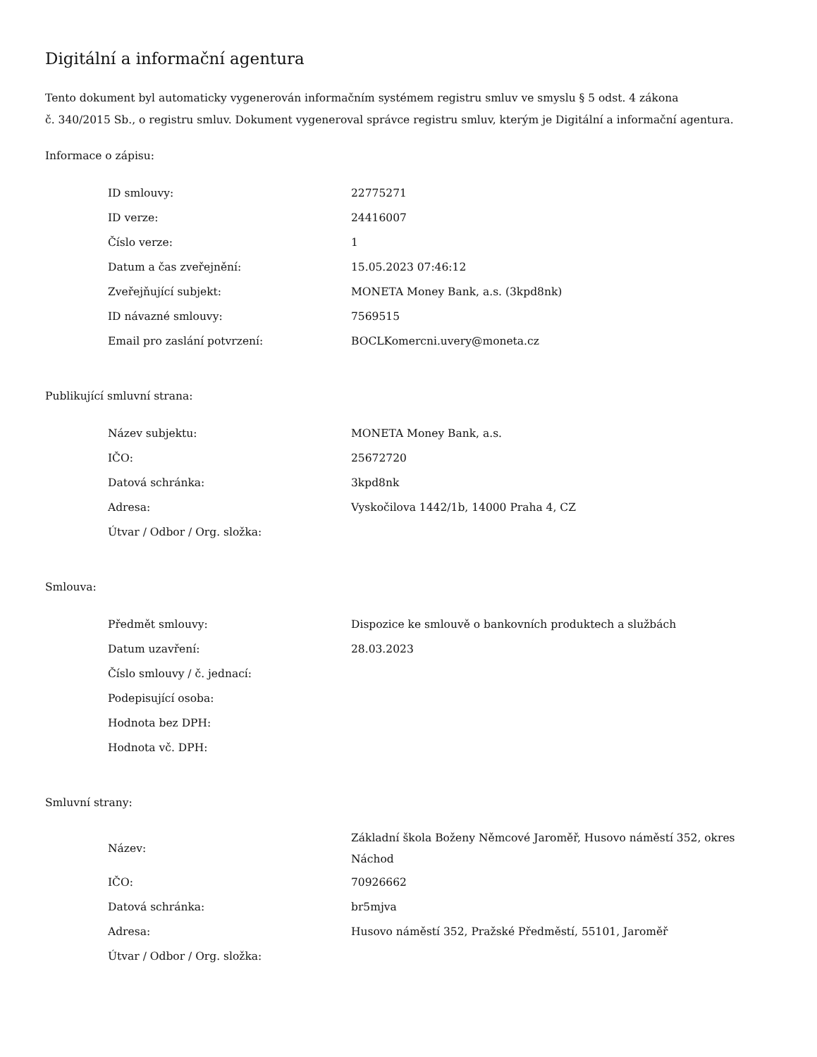Digitální a informační agentura
Tento dokument byl automaticky vygenerován informačním systémem registru smluv ve smyslu § 5 odst. 4 zákona
č. 340/2015 Sb., o registru smluv. Dokument vygeneroval správce registru smluv, kterým je Digitální a informační agentura.
Informace o zápisu:
| ID smlouvy: | 22775271 |
| ID verze: | 24416007 |
| Číslo verze: | 1 |
| Datum a čas zveřejnění: | 15.05.2023 07:46:12 |
| Zveřejňující subjekt: | MONETA Money Bank, a.s. (3kpd8nk) |
| ID návazné smlouvy: | 7569515 |
| Email pro zaslání potvrzení: | BOCLKomercni.uvery@moneta.cz |
Publikující smluvní strana:
| Název subjektu: | MONETA Money Bank, a.s. |
| IČO: | 25672720 |
| Datová schránka: | 3kpd8nk |
| Adresa: | Vyskočilova 1442/1b, 14000 Praha 4, CZ |
| Útvar / Odbor / Org. složka: | |
Smlouva:
| Předmět smlouvy: | Dispozice ke smlouvě o bankovních produktech a službách |
| Datum uzavření: | 28.03.2023 |
| Číslo smlouvy / č. jednací: | |
| Podepisující osoba: | |
| Hodnota bez DPH: | |
| Hodnota vč. DPH: | |
Smluvní strany:
| Název: | Základní škola Boženy Němcové Jaroměř, Husovo náměstí 352, okres Náchod |
| IČO: | 70926662 |
| Datová schránka: | br5mjva |
| Adresa: | Husovo náměstí 352, Pražské Předměstí, 55101, Jaroměř |
| Útvar / Odbor / Org. složka: | |